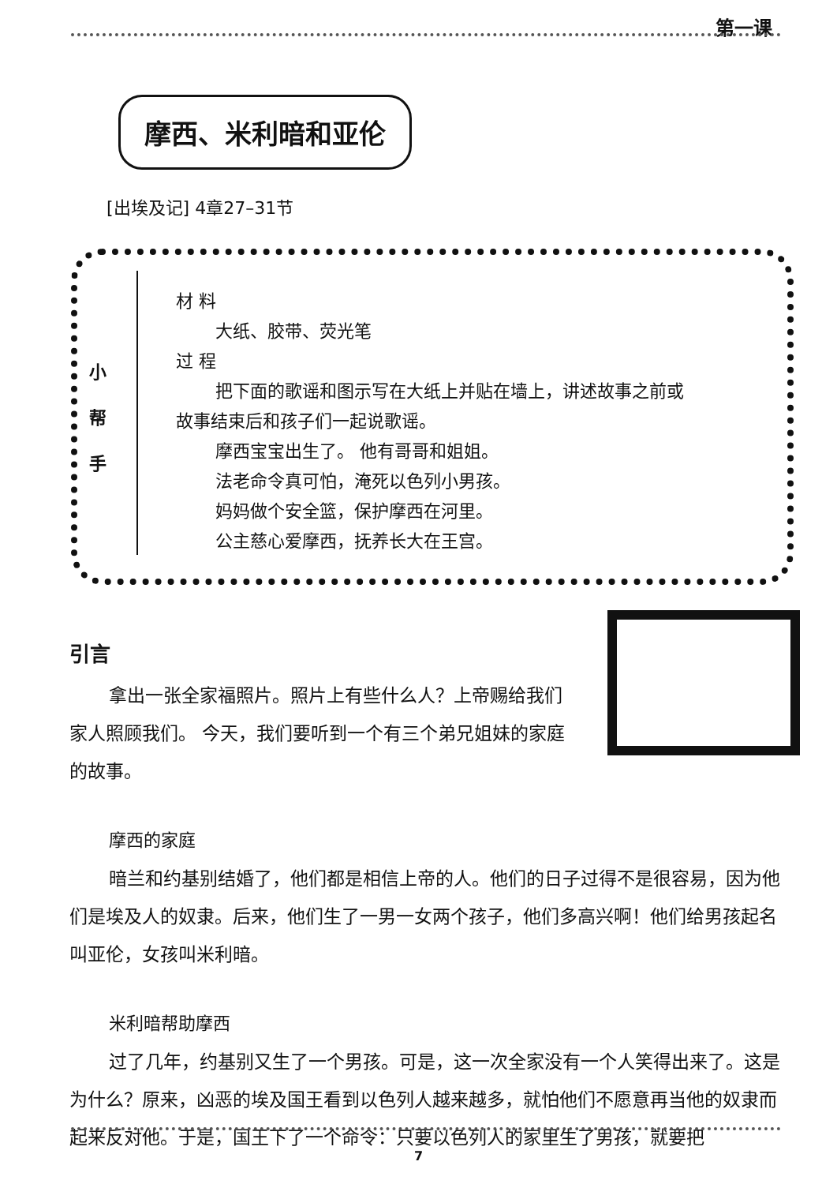第一课
摩西、米利暗和亚伦
[出埃及记] 4章27–31节
小
帮
手
材 料
大纸、胶带、荧光笔
过 程
把下面的歌谣和图示写在大纸上并贴在墙上，讲述故事之前或
故事结束后和孩子们一起说歌谣。
摩西宝宝出生了。 他有哥哥和姐姐。
法老命令真可怕，淹死以色列小男孩。
妈妈做个安全篮，保护摩西在河里。
公主慈心爱摩西，抚养长大在王宫。
引言
拿出一张全家福照片。照片上有些什么人？上帝赐给我们家人照顾我们。 今天，我们要听到一个有三个弟兄姐妹的家庭的故事。
摩西的家庭
暗兰和约基别结婚了，他们都是相信上帝的人。他们的日子过得不是很容易，因为他们是埃及人的奴隶。后来，他们生了一男一女两个孩子，他们多高兴啊！他们给男孩起名叫亚伦，女孩叫米利暗。
米利暗帮助摩西
过了几年，约基别又生了一个男孩。可是，这一次全家没有一个人笑得出来了。这是为什么？原来，凶恶的埃及国王看到以色列人越来越多，就怕他们不愿意再当他的奴隶而起来反对他。于是，国王下了一个命令：只要以色列人的家里生了男孩，就要把
7